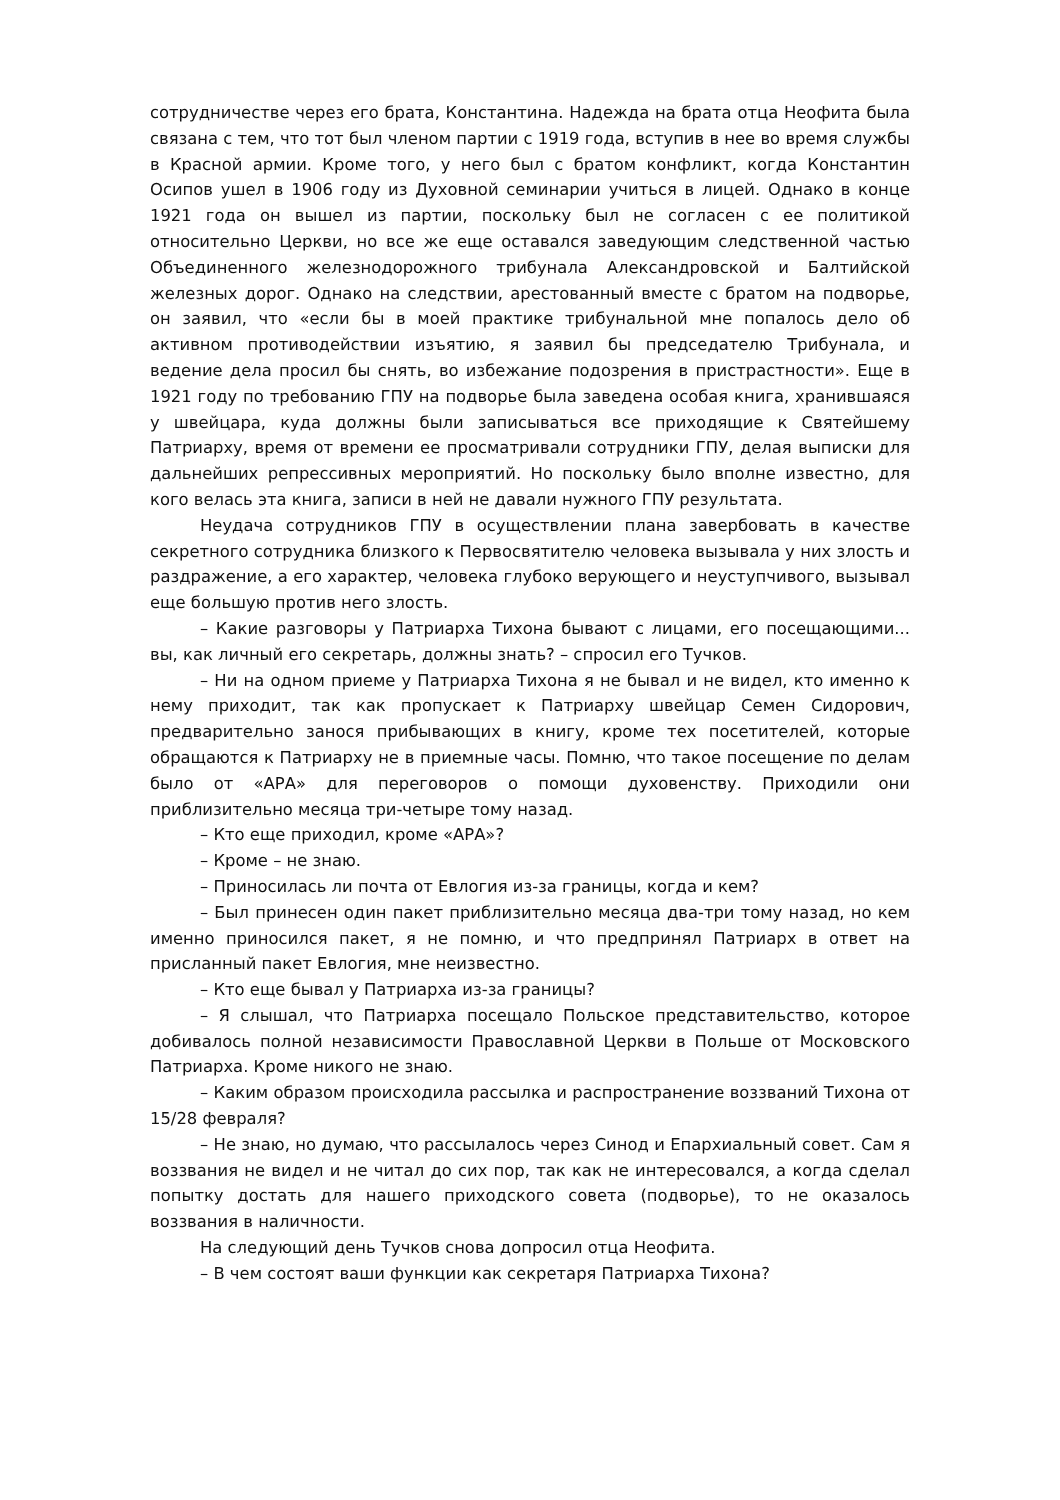сотрудничестве через его брата, Константина. Надежда на брата отца Неофита была связана с тем, что тот был членом партии с 1919 года, вступив в нее во время службы в Красной армии. Кроме того, у него был с братом конфликт, когда Константин Осипов ушел в 1906 году из Духовной семинарии учиться в лицей. Однако в конце 1921 года он вышел из партии, поскольку был не согласен с ее политикой относительно Церкви, но все же еще оставался заведующим следственной частью Объединенного железнодорожного трибунала Александровской и Балтийской железных дорог. Однако на следствии, арестованный вместе с братом на подворье, он заявил, что «если бы в моей практике трибунальной мне попалось дело об активном противодействии изъятию, я заявил бы председателю Трибунала, и ведение дела просил бы снять, во избежание подозрения в пристрастности». Еще в 1921 году по требованию ГПУ на подворье была заведена особая книга, хранившаяся у швейцара, куда должны были записываться все приходящие к Святейшему Патриарху, время от времени ее просматривали сотрудники ГПУ, делая выписки для дальнейших репрессивных мероприятий. Но поскольку было вполне известно, для кого велась эта книга, записи в ней не давали нужного ГПУ результата.
Неудача сотрудников ГПУ в осуществлении плана завербовать в качестве секретного сотрудника близкого к Первосвятителю человека вызывала у них злость и раздражение, а его характер, человека глубоко верующего и неуступчивого, вызывал еще большую против него злость.
– Какие разговоры у Патриарха Тихона бывают с лицами, его посещающими... вы, как личный его секретарь, должны знать? – спросил его Тучков.
– Ни на одном приеме у Патриарха Тихона я не бывал и не видел, кто именно к нему приходит, так как пропускает к Патриарху швейцар Семен Сидорович, предварительно занося прибывающих в книгу, кроме тех посетителей, которые обращаются к Патриарху не в приемные часы. Помню, что такое посещение по делам было от «АРА» для переговоров о помощи духовенству. Приходили они приблизительно месяца три-четыре тому назад.
– Кто еще приходил, кроме «АРА»?
– Кроме – не знаю.
– Приносилась ли почта от Евлогия из-за границы, когда и кем?
– Был принесен один пакет приблизительно месяца два-три тому назад, но кем именно приносился пакет, я не помню, и что предпринял Патриарх в ответ на присланный пакет Евлогия, мне неизвестно.
– Кто еще бывал у Патриарха из-за границы?
– Я слышал, что Патриарха посещало Польское представительство, которое добивалось полной независимости Православной Церкви в Польше от Московского Патриарха. Кроме никого не знаю.
– Каким образом происходила рассылка и распространение воззваний Тихона от 15/28 февраля?
– Не знаю, но думаю, что рассылалось через Синод и Епархиальный совет. Сам я воззвания не видел и не читал до сих пор, так как не интересовался, а когда сделал попытку достать для нашего приходского совета (подворье), то не оказалось воззвания в наличности.
На следующий день Тучков снова допросил отца Неофита.
– В чем состоят ваши функции как секретаря Патриарха Тихона?